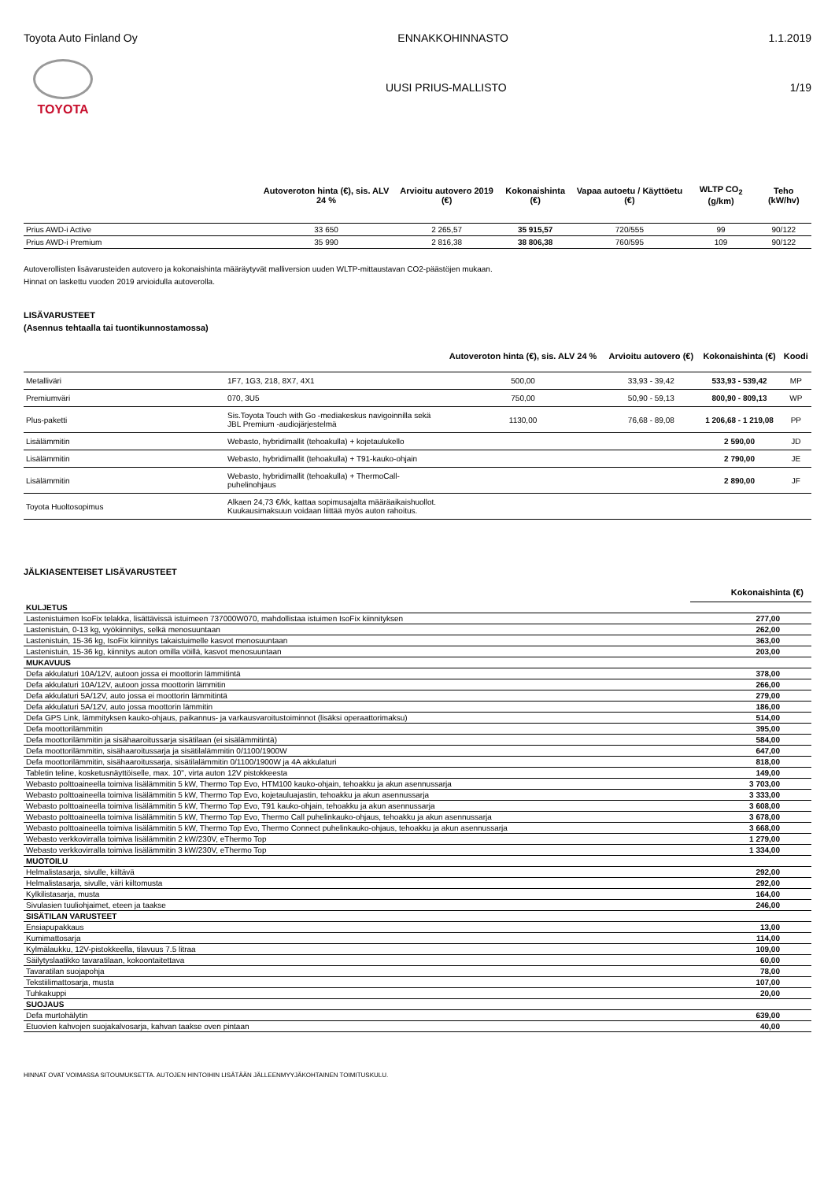Toyota Auto Finland Oy ENNAKKOHINNASTO 1.1.2019
TOYOTA UUSI PRIUS-MALLISTO 1/19
| | Autoveroton hinta (€), sis. ALV 24 % | Arvioitu autovero 2019 (€) | Kokonaishinta (€) | Vapaa autoetu / Käyttöetu (€) | WLTP CO<sub>2</sub> (g/km) | Teho (kW/hv) |
| --- | --- | --- | --- | --- | --- | --- |
| Prius AWD-i Active | 33 650 | 2 265,57 | 35 915,57 | 720/555 | 99 | 90/122 |
| Prius AWD-i Premium | 35 990 | 2 816,38 | 38 806,38 | 760/595 | 109 | 90/122 |
Autoverollisten lisävarusteiden autovero ja kokonaishinta määräytyvät malliversion uuden WLTP-mittaustavan CO2-päästöjen mukaan.
Hinnat on laskettu vuoden 2019 arvioidulla autoverolla.
LISÄVARUSTEET
(Asennus tehtaalla tai tuontikunnostamossa)
| | | Autoveroton hinta (€), sis. ALV 24 % | Arvioitu autovero (€) | Kokonaishinta (€) | Koodi |
| --- | --- | --- | --- | --- | --- |
| Metalliväri | 1F7, 1G3, 218, 8X7, 4X1 | 500,00 | 33,93 - 39,42 | 533,93 - 539,42 | MP |
| Premiumväri | 070, 3U5 | 750,00 | 50,90 - 59,13 | 800,90 - 809,13 | WP |
| Plus-paketti | Sis.Toyota Touch with Go -mediakeskus navigoinnilla sekä JBL Premium -audiojärjestelmä | 1130,00 | 76,68 - 89,08 | 1 206,68 - 1 219,08 | PP |
| Lisälämmitin | Webasto, hybridimallit (tehoakulla) + kojetaulukello | | | 2 590,00 | JD |
| Lisälämmitin | Webasto, hybridimallit (tehoakulla) + T91-kauko-ohjain | | | 2 790,00 | JE |
| Lisälämmitin | Webasto, hybridimallit (tehoakulla) + ThermoCall-puhelinohjaus | | | 2 890,00 | JF |
| Toyota Huoltosopimus | Alkaen 24,73 €/kk, kattaa sopimusajalta määräaikaishuollot. Kuukausimaksuun voidaan liittää myös auton rahoitus. | | | | |
JÄLKIASENTEISET LISÄVARUSTEET
| | Kokonaishinta (€) |
| --- | --- |
| KULJETUS | |
| Lastenistuimen IsoFix telakka, lisättävissä istuimeen 737000W070, mahdollistaa istuimen IsoFix kiinnityksen | 277,00 |
| Lastenistuin, 0-13 kg, vyökiinnitys, selkä menosuuntaan | 262,00 |
| Lastenistuin, 15-36 kg, IsoFix kiinnitys takaistuimelle kasvot menosuuntaan | 363,00 |
| Lastenistuin, 15-36 kg, kiinnitys auton omilla vöillä, kasvot menosuuntaan | 203,00 |
| MUKAVUUS | |
| Defa akkulaturi 10A/12V, autoon jossa ei moottorin lämmitintä | 378,00 |
| Defa akkulaturi 10A/12V, autoon jossa moottorin lämmitin | 266,00 |
| Defa akkulaturi 5A/12V, auto jossa ei moottorin lämmitintä | 279,00 |
| Defa akkulaturi 5A/12V, auto jossa moottorin lämmitin | 186,00 |
| Defa GPS Link, lämmityksen kauko-ohjaus, paikannus- ja varkausvaroitustoiminnot (lisäksi operaattorimaksu) | 514,00 |
| Defa moottorilämmitin | 395,00 |
| Defa moottorilämmitin ja sisähaaroitussarja sisätilaan (ei sisälämmitintä) | 584,00 |
| Defa moottorilämmitin, sisähaaroitussarja ja sisätilalämmitin 0/1100/1900W | 647,00 |
| Defa moottorilämmitin, sisähaaroitussarja, sisätilalämmitin 0/1100/1900W ja 4A akkulaturi | 818,00 |
| Tabletin teline, kosketusnäyttöiselle, max. 10", virta auton 12V pistokkeesta | 149,00 |
| Webasto polttoaineella toimiva lisälämmitin 5 kW, Thermo Top Evo, HTM100 kauko-ohjain, tehoakku ja akun asennussarja | 3 703,00 |
| Webasto polttoaineella toimiva lisälämmitin 5 kW, Thermo Top Evo, kojetauluajastin, tehoakku ja akun asennussarja | 3 333,00 |
| Webasto polttoaineella toimiva lisälämmitin 5 kW, Thermo Top Evo, T91 kauko-ohjain, tehoakku ja akun asennussarja | 3 608,00 |
| Webasto polttoaineella toimiva lisälämmitin 5 kW, Thermo Top Evo, Thermo Call puhelinkauko-ohjaus, tehoakku ja akun asennussarja | 3 678,00 |
| Webasto polttoaineella toimiva lisälämmitin 5 kW, Thermo Top Evo, Thermo Connect puhelinkauko-ohjaus, tehoakku ja akun asennussarja | 3 668,00 |
| Webasto verkkovirralla toimiva lisälämmitin 2 kW/230V, eThermo Top | 1 279,00 |
| Webasto verkkovirralla toimiva lisälämmitin 3 kW/230V, eThermo Top | 1 334,00 |
| MUOTOILU | |
| Helmalistasarja, sivulle, kiiltävä | 292,00 |
| Helmalistasarja, sivulle, väri kiiltomusta | 292,00 |
| Kylkilistasarja, musta | 164,00 |
| Sivulasien tuuliohjaimet, eteen ja taakse | 246,00 |
| SISÄTILAN VARUSTEET | |
| Ensiapupakkaus | 13,00 |
| Kumimattosarja | 114,00 |
| Kylmälaukku, 12V-pistokkeella, tilavuus 7.5 litraa | 109,00 |
| Säilytyslaatikko tavaratilaan, kokoontaitettava | 60,00 |
| Tavaratilan suojapohja | 78,00 |
| Tekstiilimattosarja, musta | 107,00 |
| Tuhkakuppi | 20,00 |
| SUOJAUS | |
| Defa murtohälytin | 639,00 |
| Etuovien kahvojen suojakalvosarja, kahvan taakse oven pintaan | 40,00 |
HINNAT OVAT VOIMASSA SITOUMUKSETTA. AUTOJEN HINTOIHIN LISÄTÄÄN JÄLLEENMYYJÄKOHTAINEN TOIMITUSKULU.